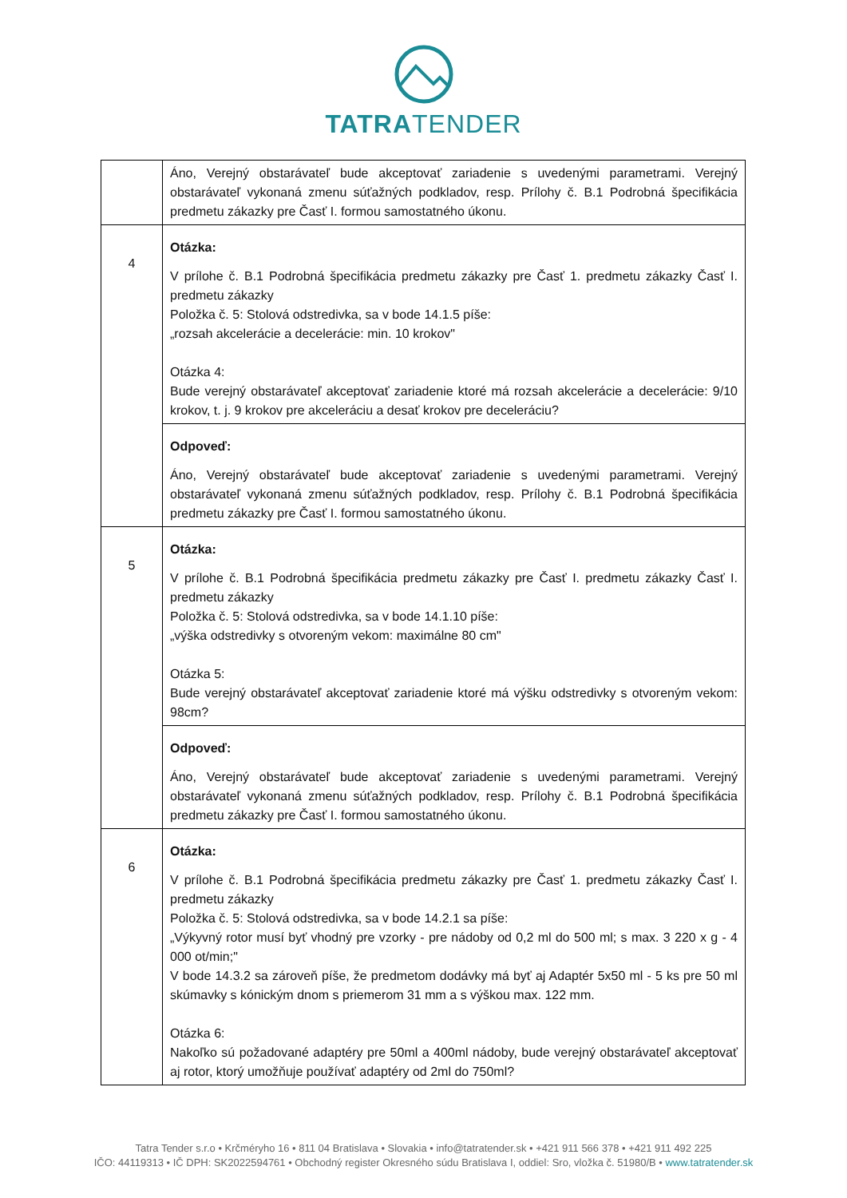TATRATENDER
| | Áno, Verejný obstarávateľ bude akceptovať zariadenie s uvedenými parametrami. Verejný obstarávateľ vykonaná zmenu súťažných podkladov, resp. Prílohy č. B.1 Podrobná špecifikácia predmetu zákazky pre Časť I. formou samostatného úkonu. |
| 4 | Otázka: V prílohe č. B.1 Podrobná špecifikácia predmetu zákazky pre Časť 1. predmetu zákazky Časť I. predmetu zákazky Položka č. 5: Stolová odstredivka, sa v bode 14.1.5 píše: „rozsah akcelerácie a decelerácie: min. 10 krokov" Otázka 4: Bude verejný obstarávateľ akceptovať zariadenie ktoré má rozsah akcelerácie a decelerácie: 9/10 krokov, t. j. 9 krokov pre akceleráciu a desať krokov pre deceleráciu? |
| | Odpoveď: Áno, Verejný obstarávateľ bude akceptovať zariadenie s uvedenými parametrami. Verejný obstarávateľ vykonaná zmenu súťažných podkladov, resp. Prílohy č. B.1 Podrobná špecifikácia predmetu zákazky pre Časť I. formou samostatného úkonu. |
| 5 | Otázka: V prílohe č. B.1 Podrobná špecifikácia predmetu zákazky pre Časť I. predmetu zákazky Časť I. predmetu zákazky Položka č. 5: Stolová odstredivka, sa v bode 14.1.10 píše: „výška odstredivky s otvoreným vekom: maximálne 80 cm" Otázka 5: Bude verejný obstarávateľ akceptovať zariadenie ktoré má výšku odstredivky s otvoreným vekom: 98cm? |
| | Odpoveď: Áno, Verejný obstarávateľ bude akceptovať zariadenie s uvedenými parametrami. Verejný obstarávateľ vykonaná zmenu súťažných podkladov, resp. Prílohy č. B.1 Podrobná špecifikácia predmetu zákazky pre Časť I. formou samostatného úkonu. |
| 6 | Otázka: V prílohe č. B.1 Podrobná špecifikácia predmetu zákazky pre Časť 1. predmetu zákazky Časť I. predmetu zákazky Položka č. 5: Stolová odstredivka, sa v bode 14.2.1 sa píše: „Výkyvný rotor musí byť vhodný pre vzorky - pre nádoby od 0,2 ml do 500 ml; s max. 3 220 x g - 4 000 ot/min;" V bode 14.3.2 sa zároveň píše, že predmetom dodávky má byť aj Adaptér 5x50 ml - 5 ks pre 50 ml skúmavky s kónickým dnom s priemerom 31 mm a s výškou max. 122 mm. Otázka 6: Nakoľko sú požadované adaptéry pre 50ml a 400ml nádoby, bude verejný obstarávateľ akceptovať aj rotor, ktorý umožňuje používať adaptéry od 2ml do 750ml? |
Tatra Tender s.r.o • Krčméryho 16 • 811 04 Bratislava • Slovakia • info@tatratender.sk • +421 911 566 378 • +421 911 492 225
IČO: 44119313 • IČ DPH: SK2022594761 • Obchodný register Okresného súdu Bratislava I, oddiel: Sro, vložka č. 51980/B • www.tatratender.sk